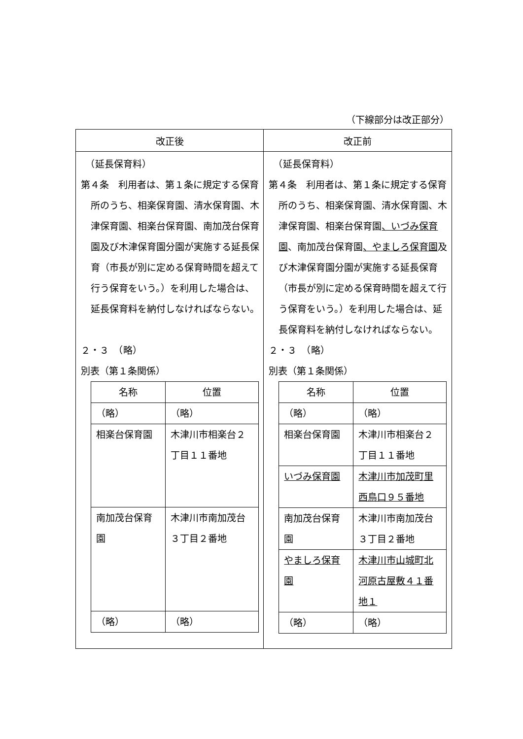（下線部分は改正部分）
| 改正後 | 改正前 |
| --- | --- |
| （延長保育料） 第４条 利用者は、第１条に規定する保育所のうち、相楽保育園、清水保育園、木津保育園、相楽台保育園、南加茂台保育園及び木津保育園分園が実施する延長保育（市長が別に定める保育時間を超えて行う保育をいう。）を利用した場合は、延長保育料を納付しなければならない。 ２・３ （略） 別表（第１条関係） / 名称 / 位置 / / （略） / （略） / / 相楽台保育園 / 木津川市相楽台２丁目１１番地 / / 南加茂台保育園 / 木津川市南加茂台３丁目２番地 / / （略） / （略） / | （延長保育料） 第４条 利用者は、第１条に規定する保育所のうち、相楽保育園、清水保育園、木津保育園、相楽台保育園 、いづみ保育園 、南加茂台保育園 、やましろ保育園 及び木津保育園分園が実施する延長保育（市長が別に定める保育時間を超えて行う保育をいう。）を利用した場合は、延長保育料を納付しなければならない。 ２・３ （略） 別表（第１条関係） / 名称 / 位置 / / （略） / （略） / / 相楽台保育園 / 木津川市相楽台２丁目１１番地 / / いづみ保育園 / 木津川市加茂町里西鳥口９５番地 / / 南加茂台保育園 / 木津川市南加茂台３丁目２番地 / / やましろ保育園 / 木津川市山城町北河原古屋敷４１番地１ / / （略） / （略） / |